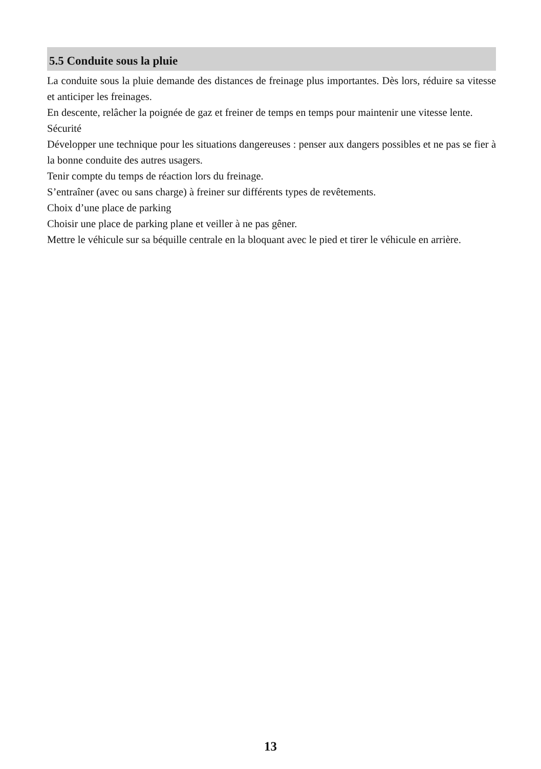5.5 Conduite sous la pluie
La conduite sous la pluie demande des distances de freinage plus importantes. Dès lors, réduire sa vitesse et anticiper les freinages.
En descente, relâcher la poignée de gaz et freiner de temps en temps pour maintenir une vitesse lente.
Sécurité
Développer une technique pour les situations dangereuses : penser aux dangers possibles et ne pas se fier à la bonne conduite des autres usagers.
Tenir compte du temps de réaction lors du freinage.
S’entraîner (avec ou sans charge) à freiner sur différents types de revêtements.
Choix d’une place de parking
Choisir une place de parking plane et veiller à ne pas gêner.
Mettre le véhicule sur sa béquille centrale en la bloquant avec le pied et tirer le véhicule en arrière.
13